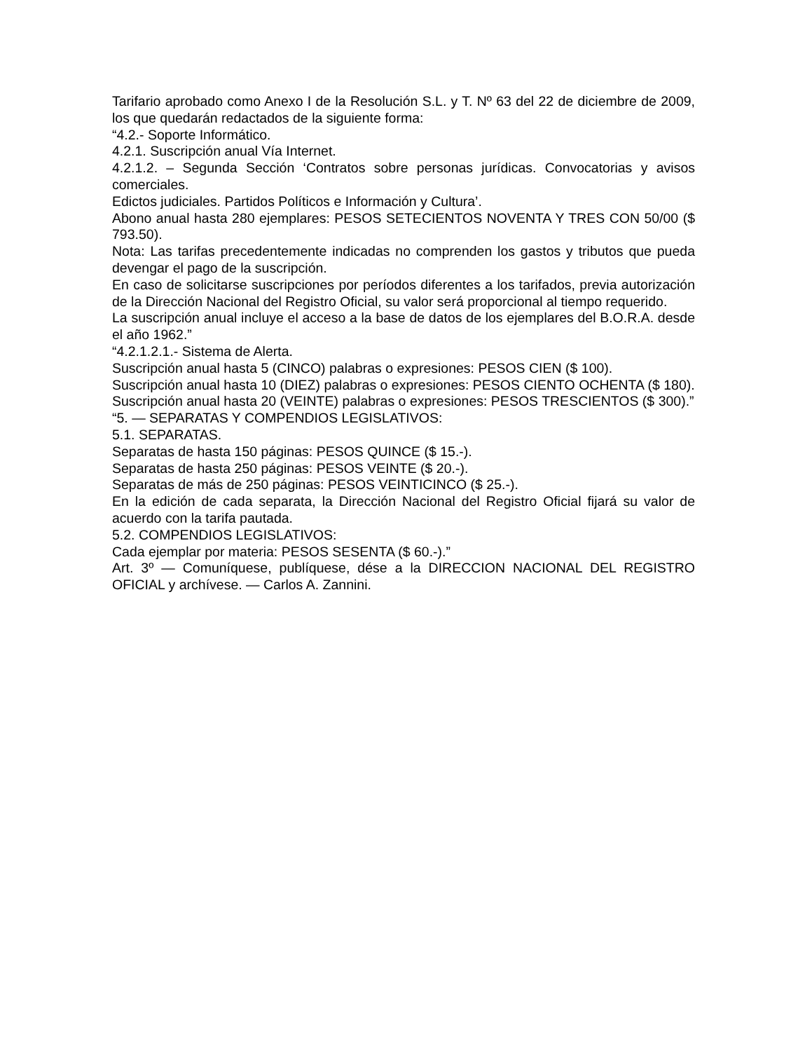Tarifario aprobado como Anexo I de la Resolución S.L. y T. Nº 63 del 22 de diciembre de 2009, los que quedarán redactados de la siguiente forma:
“4.2.- Soporte Informático.
4.2.1. Suscripción anual Vía Internet.
4.2.1.2. – Segunda Sección ‘Contratos sobre personas jurídicas. Convocatorias y avisos comerciales.
Edictos judiciales. Partidos Políticos e Información y Cultura’.
Abono anual hasta 280 ejemplares: PESOS SETECIENTOS NOVENTA Y TRES CON 50/00 ($ 793.50).
Nota: Las tarifas precedentemente indicadas no comprenden los gastos y tributos que pueda devengar el pago de la suscripción.
En caso de solicitarse suscripciones por períodos diferentes a los tarifados, previa autorización de la Dirección Nacional del Registro Oficial, su valor será proporcional al tiempo requerido.
La suscripción anual incluye el acceso a la base de datos de los ejemplares del B.O.R.A. desde el año 1962.”
“4.2.1.2.1.- Sistema de Alerta.
Suscripción anual hasta 5 (CINCO) palabras o expresiones: PESOS CIEN ($ 100).
Suscripción anual hasta 10 (DIEZ) palabras o expresiones: PESOS CIENTO OCHENTA ($ 180).
Suscripción anual hasta 20 (VEINTE) palabras o expresiones: PESOS TRESCIENTOS ($ 300).”
“5. — SEPARATAS Y COMPENDIOS LEGISLATIVOS:
5.1. SEPARATAS.
Separatas de hasta 150 páginas: PESOS QUINCE ($ 15.-).
Separatas de hasta 250 páginas: PESOS VEINTE ($ 20.-).
Separatas de más de 250 páginas: PESOS VEINTICINCO ($ 25.-).
En la edición de cada separata, la Dirección Nacional del Registro Oficial fijará su valor de acuerdo con la tarifa pautada.
5.2. COMPENDIOS LEGISLATIVOS:
Cada ejemplar por materia: PESOS SESENTA ($ 60.-).”
Art. 3º — Comuníquese, publíquese, dése a la DIRECCION NACIONAL DEL REGISTRO OFICIAL y archívese. — Carlos A. Zannini.